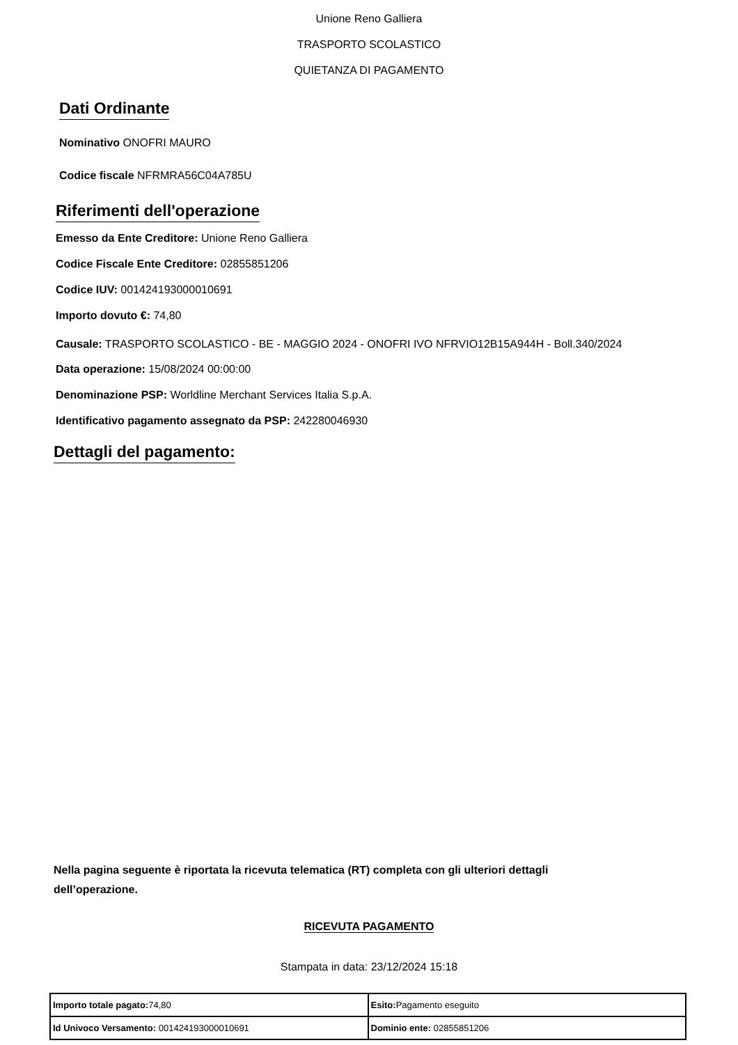Unione Reno Galliera
TRASPORTO SCOLASTICO
QUIETANZA DI PAGAMENTO
Dati Ordinante
Nominativo ONOFRI MAURO
Codice fiscale NFRMRA56C04A785U
Riferimenti dell'operazione
Emesso da Ente Creditore: Unione Reno Galliera
Codice Fiscale Ente Creditore: 02855851206
Codice IUV: 001424193000010691
Importo dovuto €: 74,80
Causale: TRASPORTO SCOLASTICO - BE - MAGGIO 2024 - ONOFRI IVO NFRVIO12B15A944H - Boll.340/2024
Data operazione: 15/08/2024 00:00:00
Denominazione PSP: Worldline Merchant Services Italia S.p.A.
Identificativo pagamento assegnato da PSP: 242280046930
Dettagli del pagamento:
Nella pagina seguente è riportata la ricevuta telematica (RT) completa con gli ulteriori dettagli dell’operazione.
RICEVUTA PAGAMENTO
Stampata in data: 23/12/2024 15:18
| Importo totale pagato: 74,80 | Esito: Pagamento eseguito |
| Id Univoco Versamento: 001424193000010691 | Dominio ente: 02855851206 |